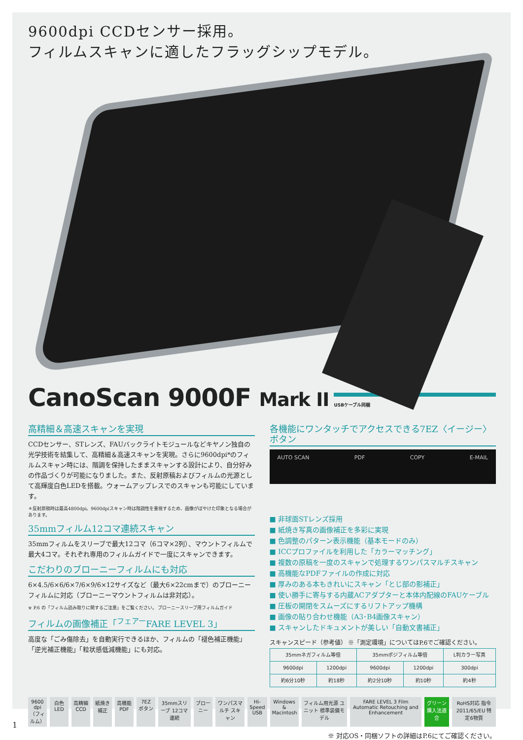9600dpi CCDセンサー採用。
フィルムスキャンに適したフラッグシップモデル。
CanoScan 9000F Mark II
USBケーブル同梱
高精細＆高速スキャンを実現
CCDセンサー、STレンズ、FAUバックライトモジュールなどキヤノン独自の光学技術を結集して、高精細＆高速スキャンを実現。さらに9600dpi*のフィルムスキャン時には、階調を保持したままスキャンする設計により、自分好みの作品づくりが可能になりました。また、反射原稿およびフィルムの光源として高輝度白色LEDを搭載。ウォームアップレスでのスキャンも可能にしています。
＊反射原稿時は最高4800dpi。9600dpiスキャン時は階調性を重視するため、画像がぼやけた印象となる場合があります。
35mmフィルム12コマ連続スキャン
35mmフィルムをスリーブで最大12コマ（6コマ×2列）、マウントフィルムで最大4コマ。それぞれ専用のフィルムガイドで一度にスキャンできます。
こだわりのブローニーフィルムにも対応
6×4.5/6×6/6×7/6×9/6×12サイズなど（最大6×22cmまで）のブローニーフィルムに対応（ブローニーマウントフィルムは非対応）。
※ P.6 の「フィルム読み取りに関するご注意」をご覧ください。 ブローニースリーブ用フィルムガイド
フィルムの画像補正「<sup>フェアー</sup>FARE LEVEL 3」
高度な「ごみ傷除去」を自動実行できるほか、フィルムの「褪色補正機能」「逆光補正機能」「粒状感低減機能」にも対応。
各機能にワンタッチでアクセスできる7EZ〈イージー〉ボタン
AUTO SCAN PDF COPY E-MAIL
■ 非球面STレンズ採用
■ 紙焼き写真の画像補正を多彩に実現
■ 色調整のパターン表示機能（基本モードのみ）
■ ICCプロファイルを利用した「カラーマッチング」
■ 複数の原稿を一度のスキャンで処理するワンパスマルチスキャン
■ 高機能なPDFファイルの作成に対応
■ 厚みのある本もきれいにスキャン「とじ部の影補正」
■ 使い勝手に寄与する内蔵ACアダプターと本体内配線のFAUケーブル
■ 圧板の開閉をスムーズにするリフトアップ機構
■ 画像の貼り合わせ機能（A3･B4画像スキャン）
■ スキャンしたドキュメントが美しい「自動文書補正」
スキャンスピード（参考値） ※「測定環境」についてはP.6でご確認ください。
| 35mmネガフィルム等倍 | | 35mmポジフィルム等倍 | | L判カラー写真 |
| --- | --- | --- | --- | --- |
| 9600dpi | 1200dpi | 9600dpi | 1200dpi | 300dpi |
| 約6分10秒 | 約18秒 | 約2分10秒 | 約10秒 | 約4秒 |
9600 dpi
（フィルム） 白色 LED 高精細 CCD 紙焼き 補正 高機能 PDF 7EZ ボタン 35mmスリーブ 12コマ連続 ブローニー ワンパスマルチ スキャン Hi-Speed USB Windows & Macintosh フィルム用光源 ユニット 標準装備モデル FARE LEVEL 3 Film Automatic Retouching and Enhancement グリーン 購入法適合 RoHS対応 指令2011/65/EU 特定6物質
※ 対応OS・同梱ソフトの詳細はP.6にてご確認ください。
1